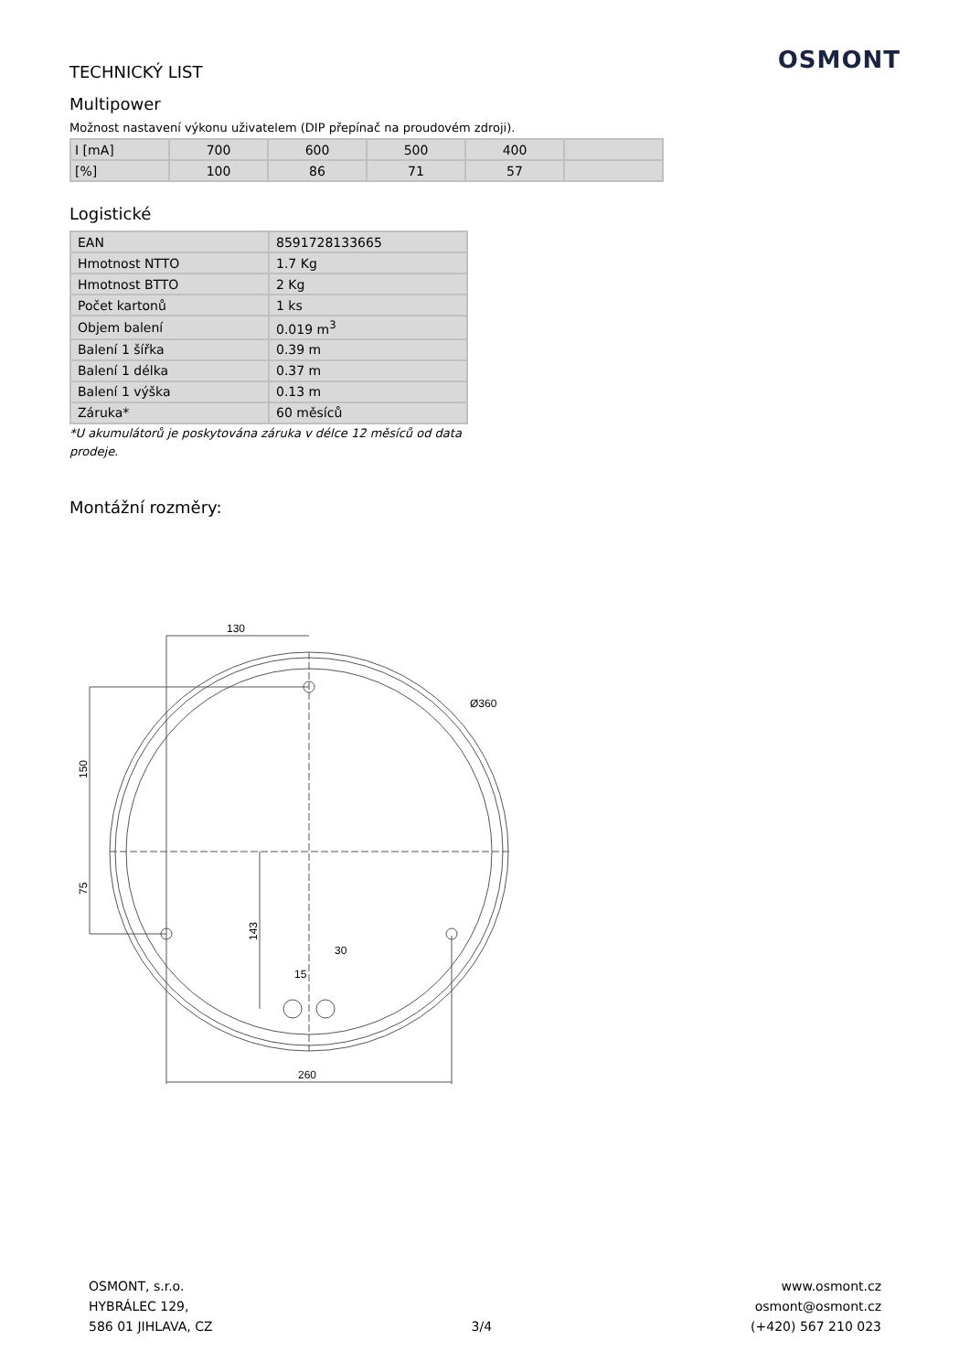OSMONT
TECHNICKÝ LIST
Multipower
Možnost nastavení výkonu uživatelem (DIP přepínač na proudovém zdroji).
| I [mA] | 700 | 600 | 500 | 400 | |
| [%] | 100 | 86 | 71 | 57 | |
Logistické
| EAN | 8591728133665 |
| Hmotnost NTTO | 1.7 Kg |
| Hmotnost BTTO | 2 Kg |
| Počet kartonů | 1 ks |
| Objem balení | 0.019 m<sup>3</sup> |
| Balení 1 šířka | 0.39 m |
| Balení 1 délka | 0.37 m |
| Balení 1 výška | 0.13 m |
| Záruka* | 60 měsíců |
*U akumulátorů je poskytována záruka v délce 12 měsíců od data prodeje.
Montážní rozměry:
130
Ø360
150
75
143
30
15
260
OSMONT, s.r.o.
HYBRÁLEC 129,
586 01 JIHLAVA, CZ
3/4 www.osmont.cz
osmont@osmont.cz
(+420) 567 210 023